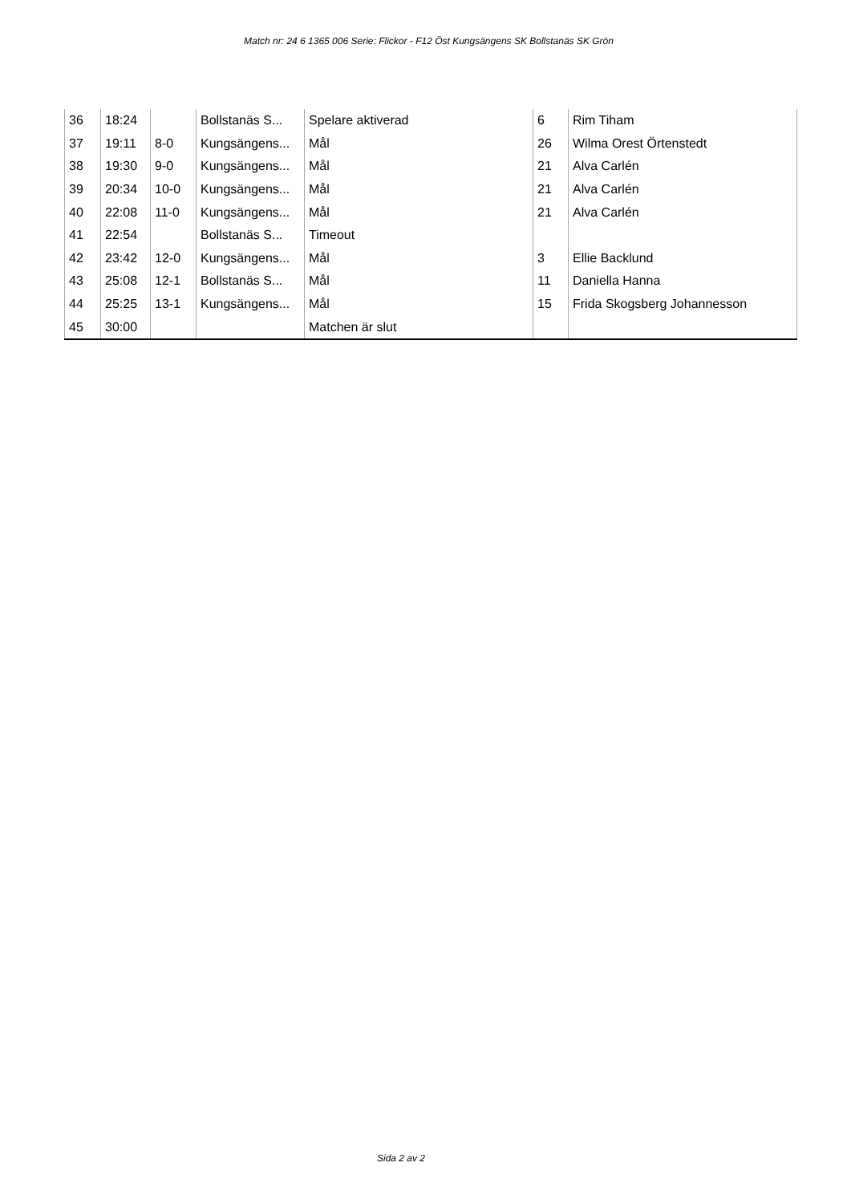Match nr: 24 6 1365 006 Serie: Flickor - F12 Öst Kungsängens SK Bollstanäs SK Grön
| 36 | 18:24 | | Bollstanäs S... | Spelare aktiverad | 6 | Rim Tiham |
| 37 | 19:11 | 8-0 | Kungsängens... | Mål | 26 | Wilma Orest Örtenstedt |
| 38 | 19:30 | 9-0 | Kungsängens... | Mål | 21 | Alva Carlén |
| 39 | 20:34 | 10-0 | Kungsängens... | Mål | 21 | Alva Carlén |
| 40 | 22:08 | 11-0 | Kungsängens... | Mål | 21 | Alva Carlén |
| 41 | 22:54 | | Bollstanäs S... | Timeout | | |
| 42 | 23:42 | 12-0 | Kungsängens... | Mål | 3 | Ellie Backlund |
| 43 | 25:08 | 12-1 | Bollstanäs S... | Mål | 11 | Daniella Hanna |
| 44 | 25:25 | 13-1 | Kungsängens... | Mål | 15 | Frida Skogsberg Johannesson |
| 45 | 30:00 | | | Matchen är slut | | |
Sida 2 av 2